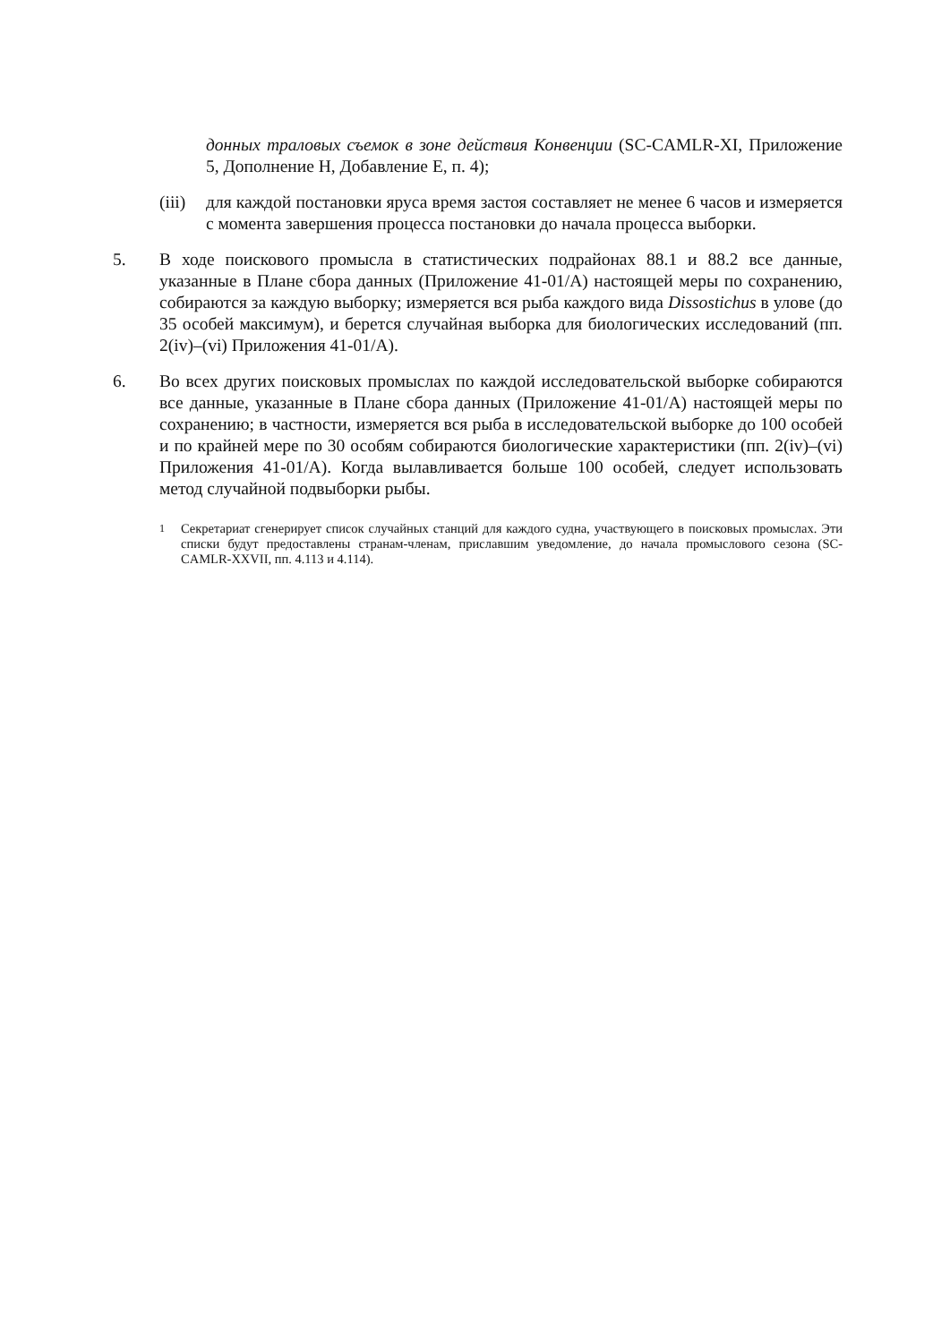донных траловых съемок в зоне действия Конвенции (SC-CAMLR-XI, Приложение 5, Дополнение H, Добавление E, п. 4);
(iii) для каждой постановки яруса время застоя составляет не менее 6 часов и измеряется с момента завершения процесса постановки до начала процесса выборки.
5. В ходе поискового промысла в статистических подрайонах 88.1 и 88.2 все данные, указанные в Плане сбора данных (Приложение 41-01/A) настоящей меры по сохранению, собираются за каждую выборку; измеряется вся рыба каждого вида Dissostichus в улове (до 35 особей максимум), и берется случайная выборка для биологических исследований (пп. 2(iv)–(vi) Приложения 41-01/A).
6. Во всех других поисковых промыслах по каждой исследовательской выборке собираются все данные, указанные в Плане сбора данных (Приложение 41-01/A) настоящей меры по сохранению; в частности, измеряется вся рыба в исследовательской выборке до 100 особей и по крайней мере по 30 особям собираются биологические характеристики (пп. 2(iv)–(vi) Приложения 41-01/A). Когда вылавливается больше 100 особей, следует использовать метод случайной подвыборки рыбы.
<sup>1</sup> Секретариат сгенерирует список случайных станций для каждого судна, участвующего в поисковых промыслах. Эти списки будут предоставлены странам-членам, приславшим уведомление, до начала промыслового сезона (SC-CAMLR-XXVII, пп. 4.113 и 4.114).